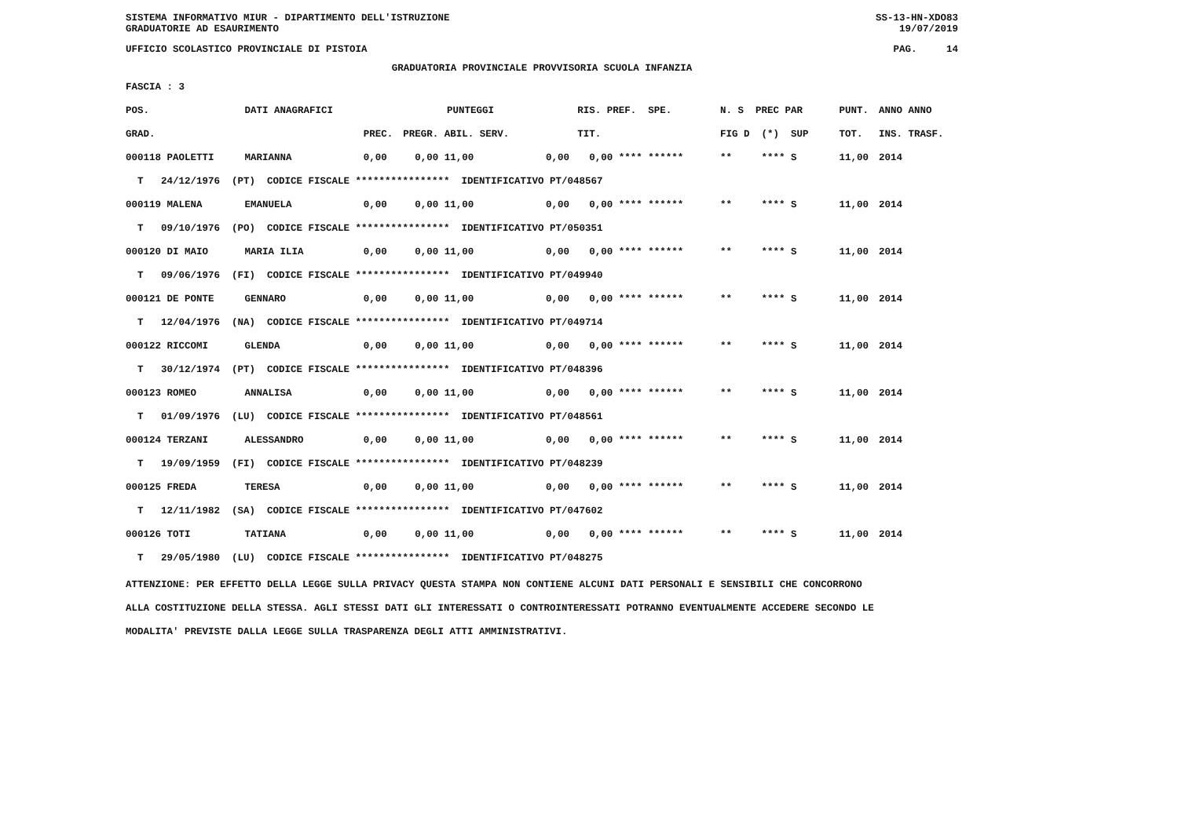SISTEMA INFORMATIVO MIUR - DIPARTIMENTO DELL'ISTRUZIONE SS-13-HN-XDO83
GRADUATORIE AD ESAURIMENTO 19/07/2019
UFFICIO SCOLASTICO PROVINCIALE DI PISTOIA PAG. 14
GRADUATORIA PROVINCIALE PROVVISORIA SCUOLA INFANZIA
FASCIA : 3
| POS. | DATI ANAGRAFICI | | PUNTEGGI | | | | RIS. PREF. SPE. | N. S PREC PAR | PUNT. | ANNO ANNO |
| --- | --- | --- | --- | --- | --- | --- | --- | --- | --- | --- |
| GRAD. | | | PREC. | PREGR. ABIL. SERV. | | | TIT. | FIG D (*) SUP | TOT. | INS. TRASF. |
| 000118 PAOLETTI | | MARIANNA | 0,00 | 0,00 11,00 | 0,00 | | 0,00 **** ****** | ** **** S | 11,00 | 2014 |
| T 24/12/1976 (PT) CODICE FISCALE **************** IDENTIFICATIVO PT/048567 | | | | | | | | | | |
| 000119 MALENA | | EMANUELA | 0,00 | 0,00 11,00 | 0,00 | | 0,00 **** ****** | ** **** S | 11,00 | 2014 |
| T 09/10/1976 (PO) CODICE FISCALE **************** IDENTIFICATIVO PT/050351 | | | | | | | | | | |
| 000120 DI MAIO | | MARIA ILIA | 0,00 | 0,00 11,00 | 0,00 | | 0,00 **** ****** | ** **** S | 11,00 | 2014 |
| T 09/06/1976 (FI) CODICE FISCALE **************** IDENTIFICATIVO PT/049940 | | | | | | | | | | |
| 000121 DE PONTE | | GENNARO | 0,00 | 0,00 11,00 | 0,00 | | 0,00 **** ****** | ** **** S | 11,00 | 2014 |
| T 12/04/1976 (NA) CODICE FISCALE **************** IDENTIFICATIVO PT/049714 | | | | | | | | | | |
| 000122 RICCOMI | | GLENDA | 0,00 | 0,00 11,00 | 0,00 | | 0,00 **** ****** | ** **** S | 11,00 | 2014 |
| T 30/12/1974 (PT) CODICE FISCALE **************** IDENTIFICATIVO PT/048396 | | | | | | | | | | |
| 000123 ROMEO | | ANNALISA | 0,00 | 0,00 11,00 | 0,00 | | 0,00 **** ****** | ** **** S | 11,00 | 2014 |
| T 01/09/1976 (LU) CODICE FISCALE **************** IDENTIFICATIVO PT/048561 | | | | | | | | | | |
| 000124 TERZANI | | ALESSANDRO | 0,00 | 0,00 11,00 | 0,00 | | 0,00 **** ****** | ** **** S | 11,00 | 2014 |
| T 19/09/1959 (FI) CODICE FISCALE **************** IDENTIFICATIVO PT/048239 | | | | | | | | | | |
| 000125 FREDA | | TERESA | 0,00 | 0,00 11,00 | 0,00 | | 0,00 **** ****** | ** **** S | 11,00 | 2014 |
| T 12/11/1982 (SA) CODICE FISCALE **************** IDENTIFICATIVO PT/047602 | | | | | | | | | | |
| 000126 TOTI | | TATIANA | 0,00 | 0,00 11,00 | 0,00 | | 0,00 **** ****** | ** **** S | 11,00 | 2014 |
| T 29/05/1980 (LU) CODICE FISCALE **************** IDENTIFICATIVO PT/048275 | | | | | | | | | | |
ATTENZIONE: PER EFFETTO DELLA LEGGE SULLA PRIVACY QUESTA STAMPA NON CONTIENE ALCUNI DATI PERSONALI E SENSIBILI CHE CONCORRONO
ALLA COSTITUZIONE DELLA STESSA. AGLI STESSI DATI GLI INTERESSATI O CONTROINTERESSATI POTRANNO EVENTUALMENTE ACCEDERE SECONDO LE
MODALITA' PREVISTE DALLA LEGGE SULLA TRASPARENZA DEGLI ATTI AMMINISTRATIVI.